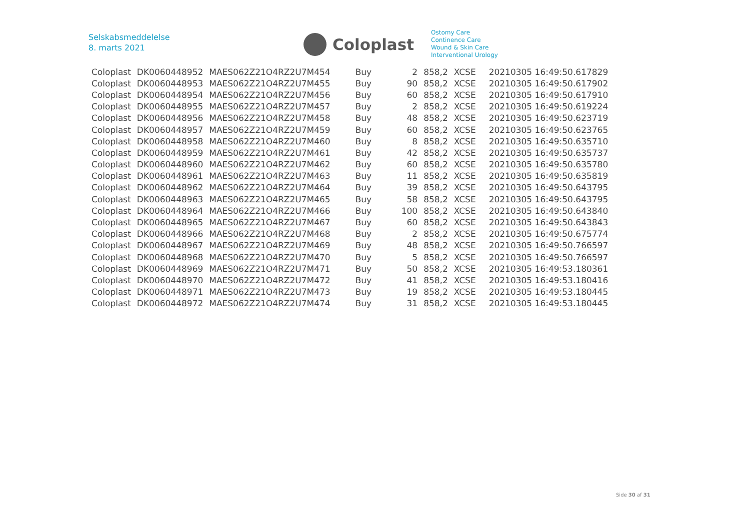Selskabsmeddelelse
8. marts 2021
Coloplast
Ostomy Care
Continence Care
Wound & Skin Care
Interventional Urology
| Coloplast | DK0060448952 | MAES062Z21O4RZ2U7M454 | Buy | 2 | 858,2 | XCSE | 20210305 16:49:50.617829 |
| Coloplast | DK0060448953 | MAES062Z21O4RZ2U7M455 | Buy | 90 | 858,2 | XCSE | 20210305 16:49:50.617902 |
| Coloplast | DK0060448954 | MAES062Z21O4RZ2U7M456 | Buy | 60 | 858,2 | XCSE | 20210305 16:49:50.617910 |
| Coloplast | DK0060448955 | MAES062Z21O4RZ2U7M457 | Buy | 2 | 858,2 | XCSE | 20210305 16:49:50.619224 |
| Coloplast | DK0060448956 | MAES062Z21O4RZ2U7M458 | Buy | 48 | 858,2 | XCSE | 20210305 16:49:50.623719 |
| Coloplast | DK0060448957 | MAES062Z21O4RZ2U7M459 | Buy | 60 | 858,2 | XCSE | 20210305 16:49:50.623765 |
| Coloplast | DK0060448958 | MAES062Z21O4RZ2U7M460 | Buy | 8 | 858,2 | XCSE | 20210305 16:49:50.635710 |
| Coloplast | DK0060448959 | MAES062Z21O4RZ2U7M461 | Buy | 42 | 858,2 | XCSE | 20210305 16:49:50.635737 |
| Coloplast | DK0060448960 | MAES062Z21O4RZ2U7M462 | Buy | 60 | 858,2 | XCSE | 20210305 16:49:50.635780 |
| Coloplast | DK0060448961 | MAES062Z21O4RZ2U7M463 | Buy | 11 | 858,2 | XCSE | 20210305 16:49:50.635819 |
| Coloplast | DK0060448962 | MAES062Z21O4RZ2U7M464 | Buy | 39 | 858,2 | XCSE | 20210305 16:49:50.643795 |
| Coloplast | DK0060448963 | MAES062Z21O4RZ2U7M465 | Buy | 58 | 858,2 | XCSE | 20210305 16:49:50.643795 |
| Coloplast | DK0060448964 | MAES062Z21O4RZ2U7M466 | Buy | 100 | 858,2 | XCSE | 20210305 16:49:50.643840 |
| Coloplast | DK0060448965 | MAES062Z21O4RZ2U7M467 | Buy | 60 | 858,2 | XCSE | 20210305 16:49:50.643843 |
| Coloplast | DK0060448966 | MAES062Z21O4RZ2U7M468 | Buy | 2 | 858,2 | XCSE | 20210305 16:49:50.675774 |
| Coloplast | DK0060448967 | MAES062Z21O4RZ2U7M469 | Buy | 48 | 858,2 | XCSE | 20210305 16:49:50.766597 |
| Coloplast | DK0060448968 | MAES062Z21O4RZ2U7M470 | Buy | 5 | 858,2 | XCSE | 20210305 16:49:50.766597 |
| Coloplast | DK0060448969 | MAES062Z21O4RZ2U7M471 | Buy | 50 | 858,2 | XCSE | 20210305 16:49:53.180361 |
| Coloplast | DK0060448970 | MAES062Z21O4RZ2U7M472 | Buy | 41 | 858,2 | XCSE | 20210305 16:49:53.180416 |
| Coloplast | DK0060448971 | MAES062Z21O4RZ2U7M473 | Buy | 19 | 858,2 | XCSE | 20210305 16:49:53.180445 |
| Coloplast | DK0060448972 | MAES062Z21O4RZ2U7M474 | Buy | 31 | 858,2 | XCSE | 20210305 16:49:53.180445 |
Side 30 af 31